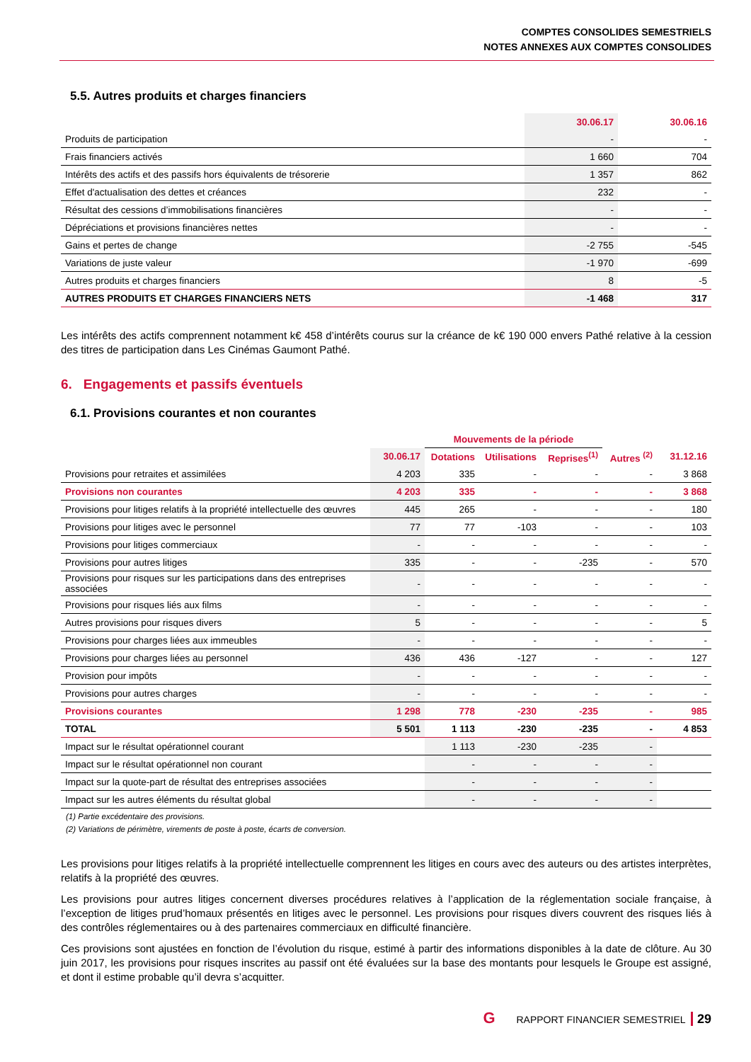COMPTES CONSOLIDES SEMESTRIELS
NOTES ANNEXES AUX COMPTES CONSOLIDES
5.5. Autres produits et charges financiers
| | 30.06.17 | 30.06.16 |
| --- | --- | --- |
| Produits de participation | - | - |
| Frais financiers activés | 1 660 | 704 |
| Intérêts des actifs et des passifs hors équivalents de trésorerie | 1 357 | 862 |
| Effet d'actualisation des dettes et créances | 232 | - |
| Résultat des cessions d’immobilisations financières | - | - |
| Dépréciations et provisions financières nettes | - | - |
| Gains et pertes de change | -2 755 | -545 |
| Variations de juste valeur | -1 970 | -699 |
| Autres produits et charges financiers | 8 | -5 |
| AUTRES PRODUITS ET CHARGES FINANCIERS NETS | -1 468 | 317 |
Les intérêts des actifs comprennent notamment k€ 458 d’intérêts courus sur la créance de k€ 190 000 envers Pathé relative à la cession des titres de participation dans Les Cinémas Gaumont Pathé.
6. Engagements et passifs éventuels
6.1. Provisions courantes et non courantes
| | | Mouvements de la période | | | | |
| --- | --- | --- | --- | --- | --- | --- |
| | 30.06.17 | Dotations | Utilisations | Reprises<sup>(1)</sup> | Autres <sup>(2)</sup> | 31.12.16 |
| Provisions pour retraites et assimilées | 4 203 | 335 | - | - | - | 3 868 |
| Provisions non courantes | 4 203 | 335 | - | - | - | 3 868 |
| Provisions pour litiges relatifs à la propriété intellectuelle des œuvres | 445 | 265 | - | - | - | 180 |
| Provisions pour litiges avec le personnel | 77 | 77 | -103 | - | - | 103 |
| Provisions pour litiges commerciaux | - | - | - | - | - | - |
| Provisions pour autres litiges | 335 | - | - | -235 | - | 570 |
| Provisions pour risques sur les participations dans des entreprises associées | - | - | - | - | - | - |
| Provisions pour risques liés aux films | - | - | - | - | - | - |
| Autres provisions pour risques divers | 5 | - | - | - | - | 5 |
| Provisions pour charges liées aux immeubles | - | - | - | - | - | - |
| Provisions pour charges liées au personnel | 436 | 436 | -127 | - | - | 127 |
| Provision pour impôts | - | - | - | - | - | - |
| Provisions pour autres charges | - | - | - | - | - | - |
| Provisions courantes | 1 298 | 778 | -230 | -235 | - | 985 |
| TOTAL | 5 501 | 1 113 | -230 | -235 | - | 4 853 |
| Impact sur le résultat opérationnel courant | | 1 113 | -230 | -235 | - | |
| Impact sur le résultat opérationnel non courant | | - | - | - | - | |
| Impact sur la quote-part de résultat des entreprises associées | | - | - | - | - | |
| Impact sur les autres éléments du résultat global | | - | - | - | - | |
(1) Partie excédentaire des provisions.
(2) Variations de périmètre, virements de poste à poste, écarts de conversion.
Les provisions pour litiges relatifs à la propriété intellectuelle comprennent les litiges en cours avec des auteurs ou des artistes interprètes, relatifs à la propriété des œuvres.
Les provisions pour autres litiges concernent diverses procédures relatives à l’application de la réglementation sociale française, à l’exception de litiges prud’homaux présentés en litiges avec le personnel. Les provisions pour risques divers couvrent des risques liés à des contrôles réglementaires ou à des partenaires commerciaux en difficulté financière.
Ces provisions sont ajustées en fonction de l’évolution du risque, estimé à partir des informations disponibles à la date de clôture. Au 30 juin 2017, les provisions pour risques inscrites au passif ont été évaluées sur la base des montants pour lesquels le Groupe est assigné, et dont il estime probable qu’il devra s’acquitter.
G RAPPORT FINANCIER SEMESTRIEL 29